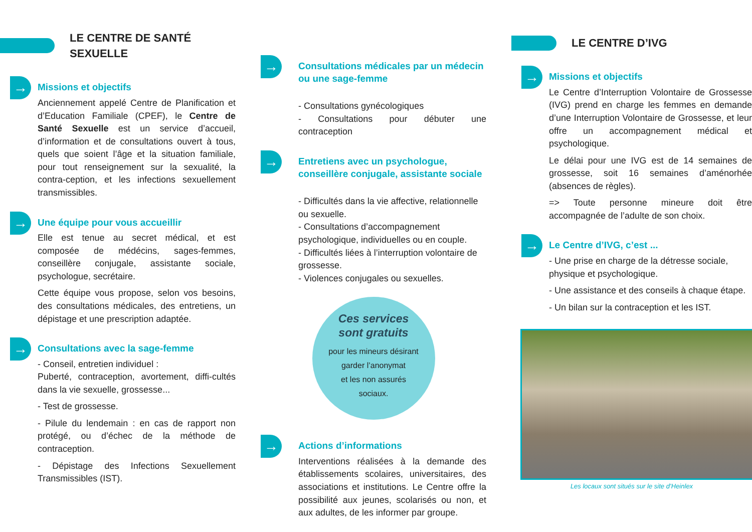LE CENTRE DE SANTÉ SEXUELLE
→
Missions et objectifs
Anciennement appelé Centre de Planification et d’Education Familiale (CPEF), le Centre de Santé Sexuelle est un service d’accueil, d’information et de consultations ouvert à tous, quels que soient l’âge et la situation familiale, pour tout renseignement sur la sexualité, la contra-ception, et les infections sexuellement transmissibles.
→
Une équipe pour vous accueillir
Elle est tenue au secret médical, et est composée de médécins, sages-femmes, conseillère conjugale, assistante sociale, psychologue, secrétaire.
Cette équipe vous propose, selon vos besoins, des consultations médicales, des entretiens, un dépistage et une prescription adaptée.
→
Consultations avec la sage-femme
- Conseil, entretien individuel :
Puberté, contraception, avortement, diffi-cultés dans la vie sexuelle, grossesse...
- Test de grossesse.
- Pilule du lendemain : en cas de rapport non protégé, ou d’échec de la méthode de contraception.
- Dépistage des Infections Sexuellement Transmissibles (IST).
→
Consultations médicales par un médecin ou une sage-femme
- Consultations gynécologiques
- Consultations pour débuter une contraception
→
Entretiens avec un psychologue, conseillère conjugale, assistante sociale
- Difficultés dans la vie affective, relationnelle ou sexuelle.
- Consultations d’accompagnement psychologique, individuelles ou en couple.
- Difficultés liées à l’interruption volontaire de grossesse.
- Violences conjugales ou sexuelles.
Ces services
sont gratuits
pour les mineurs désirant
garder l’anonymat
et les non assurés
sociaux.
→
Actions d’informations
Interventions réalisées à la demande des établissements scolaires, universitaires, des associations et institutions. Le Centre offre la possibilité aux jeunes, scolarisés ou non, et aux adultes, de les informer par groupe.
LE CENTRE D’IVG
→
Missions et objectifs
Le Centre d’Interruption Volontaire de Grossesse (IVG) prend en charge les femmes en demande d’une Interruption Volontaire de Grossesse, et leur offre un accompagnement médical et psychologique.
Le délai pour une IVG est de 14 semaines de grossesse, soit 16 semaines d’aménorhée (absences de règles).
=> Toute personne mineure doit être accompagnée de l’adulte de son choix.
→
Le Centre d’IVG, c’est ...
- Une prise en charge de la détresse sociale, physique et psychologique.
- Une assistance et des conseils à chaque étape.
- Un bilan sur la contraception et les IST.
Les locaux sont situés sur le site d’Heinlex